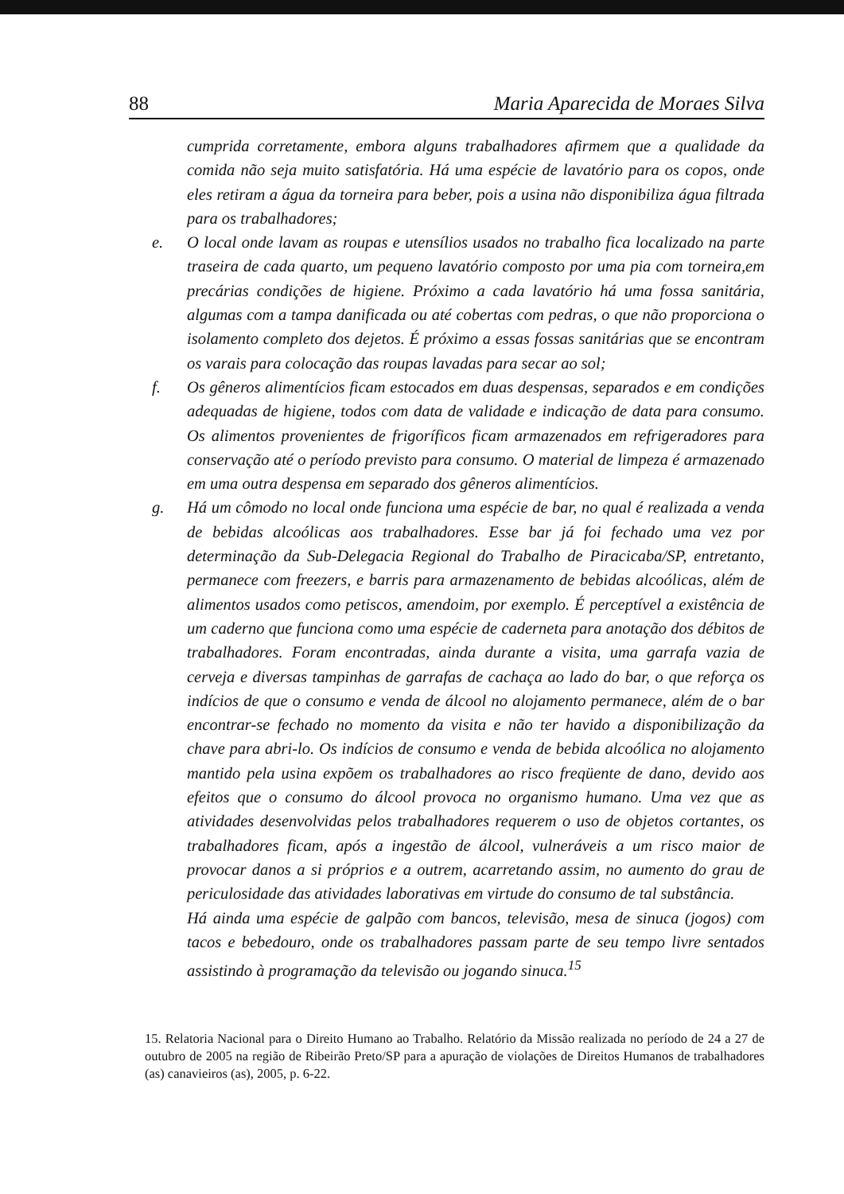88 Maria Aparecida de Moraes Silva
cumprida corretamente, embora alguns trabalhadores afirmem que a qualidade da comida não seja muito satisfatória. Há uma espécie de lavatório para os copos, onde eles retiram a água da torneira para beber, pois a usina não disponibiliza água filtrada para os trabalhadores;
e.
O local onde lavam as roupas e utensílios usados no trabalho fica localizado na parte traseira de cada quarto, um pequeno lavatório composto por uma pia com torneira,em precárias condições de higiene. Próximo a cada lavatório há uma fossa sanitária, algumas com a tampa danificada ou até cobertas com pedras, o que não proporciona o isolamento completo dos dejetos. É próximo a essas fossas sanitárias que se encontram os varais para colocação das roupas lavadas para secar ao sol;
f.
Os gêneros alimentícios ficam estocados em duas despensas, separados e em condições adequadas de higiene, todos com data de validade e indicação de data para consumo. Os alimentos provenientes de frigoríficos ficam armazenados em refrigeradores para conservação até o período previsto para consumo. O material de limpeza é armazenado em uma outra despensa em separado dos gêneros alimentícios.
g.
Há um cômodo no local onde funciona uma espécie de bar, no qual é realizada a venda de bebidas alcoólicas aos trabalhadores. Esse bar já foi fechado uma vez por determinação da Sub-Delegacia Regional do Trabalho de Piracicaba/SP, entretanto, permanece com freezers, e barris para armazenamento de bebidas alcoólicas, além de alimentos usados como petiscos, amendoim, por exemplo. É perceptível a existência de um caderno que funciona como uma espécie de caderneta para anotação dos débitos de trabalhadores. Foram encontradas, ainda durante a visita, uma garrafa vazia de cerveja e diversas tampinhas de garrafas de cachaça ao lado do bar, o que reforça os indícios de que o consumo e venda de álcool no alojamento permanece, além de o bar encontrar-se fechado no momento da visita e não ter havido a disponibilização da chave para abri-lo. Os indícios de consumo e venda de bebida alcoólica no alojamento mantido pela usina expõem os trabalhadores ao risco freqüente de dano, devido aos efeitos que o consumo do álcool provoca no organismo humano. Uma vez que as atividades desenvolvidas pelos trabalhadores requerem o uso de objetos cortantes, os trabalhadores ficam, após a ingestão de álcool, vulneráveis a um risco maior de provocar danos a si próprios e a outrem, acarretando assim, no aumento do grau de periculosidade das atividades laborativas em virtude do consumo de tal substância.
Há ainda uma espécie de galpão com bancos, televisão, mesa de sinuca (jogos) com tacos e bebedouro, onde os trabalhadores passam parte de seu tempo livre sentados assistindo à programação da televisão ou jogando sinuca.<sup>15</sup>
15. Relatoria Nacional para o Direito Humano ao Trabalho. Relatório da Missão realizada no período de 24 a 27 de outubro de 2005 na região de Ribeirão Preto/SP para a apuração de violações de Direitos Humanos de trabalhadores (as) canavieiros (as), 2005, p. 6-22.